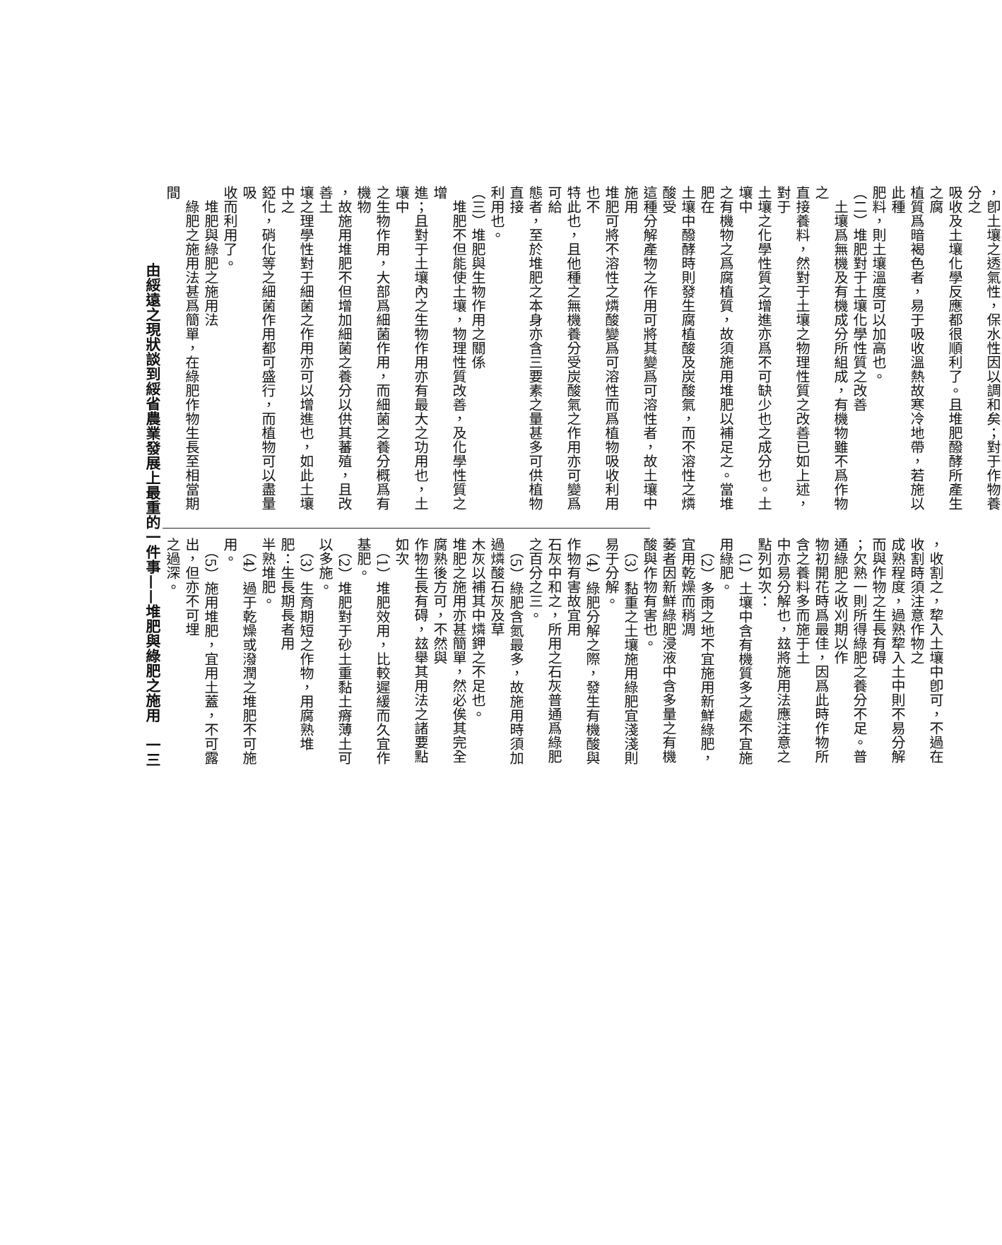，卽土壤之透氣性，保水性因以調和矣；對于作物養分之
吸收及土壤化學反應都很順利了。且堆肥醱酵所產生之腐
植質爲暗褐色者，易于吸收溫熱故寒冷地帶，若施以此種
肥料，則土壤溫度可以加高也。
（二）堆肥對于土壤化學性質之改善
　土壤爲無機及有機成分所組成，有機物雖不爲作物之
直接養料，然對于土壤之物理性質之改善已如上述，對于
土壤之化學性質之增進亦爲不可缺少也之成分也。土壤中
之有機物之爲腐植質，故須施用堆肥以補足之。當堆肥在
土壤中醱酵時則發生腐植酸及炭酸氣，而不溶性之燐酸受
這種分解產物之作用可將其變爲可溶性者，故土壤中施用
堆肥可將不溶性之燐酸變爲可溶性而爲植物吸收利用也不
特此也，且他種之無機養分受炭酸氣之作用亦可變爲可給
態者，至於堆肥之本身亦含三要素之量甚多可供植物直接
利用也。
（三）堆肥與生物作用之關係
　堆肥不但能使土壤，物理性質改善，及化學性質之增
進；且對于土壤內之生物作用亦有最大之功用也，土壤中
之生物作用，大部爲細菌作用，而細菌之養分概爲有機物
，故施用堆肥不但增加細菌之養分以供其蕃殖，且改善土
壤之理學性對于細菌之作用亦可以增進也，如此土壤中之
錏化，硝化等之細菌作用都可盛行，而植物可以盡量吸
收而利用了。
　堆肥與綠肥之施用法
　綠肥之施用法甚爲簡單，在綠肥作物生長至相當期間
，收割之，犂入土壤中卽可，不過在收割時須注意作物之
成熟程度，過熟犂入土中則不易分解而與作物之生長有碍
；欠熟一則所得綠肥之養分不足。普通綠肥之收刈期以作
物初開花時爲最佳，因爲此時作物所含之養料多而施于土
中亦易分解也，玆將施用法應注意之點列如次：
　（1）土壤中含有機質多之處不宜施用綠肥。
　（2）多雨之地不宜施用新鮮綠肥，宜用乾燥而稍凋
萎者因新鮮綠肥浸液中含多量之有機酸與作物有害也。
　（3）黏重之土壤施用綠肥宜淺淺則易于分解。
　（4）綠肥分解之際，發生有機酸與作物有害故宜用
石灰中和之，所用之石灰普通爲綠肥之百分之三。
　（5）綠肥含氮最多，故施用時須加過燐酸石灰及草
木灰以補其中燐鉀之不足也。
堆肥之施用亦甚簡單，然必俟其完全腐熟後方可，不然與
作物生長有碍，玆舉其用法之諸要點如次
　（1）堆肥效用，比較遲緩而久宜作基肥。
　（2）堆肥對于砂土重黏土瘠薄土可以多施。
　（3）生育期短之作物，用腐熟堆肥：生長期長者用
半熟堆肥。
　（4）過于乾燥或潑潤之堆肥不可施用。
　（5）施用堆肥，宜用土蓋，不可露出，但亦不可埋
之過深。
由綏遠之現狀談到綏省農業發展上最重的一件事——堆肥與綠肥之施用　一三